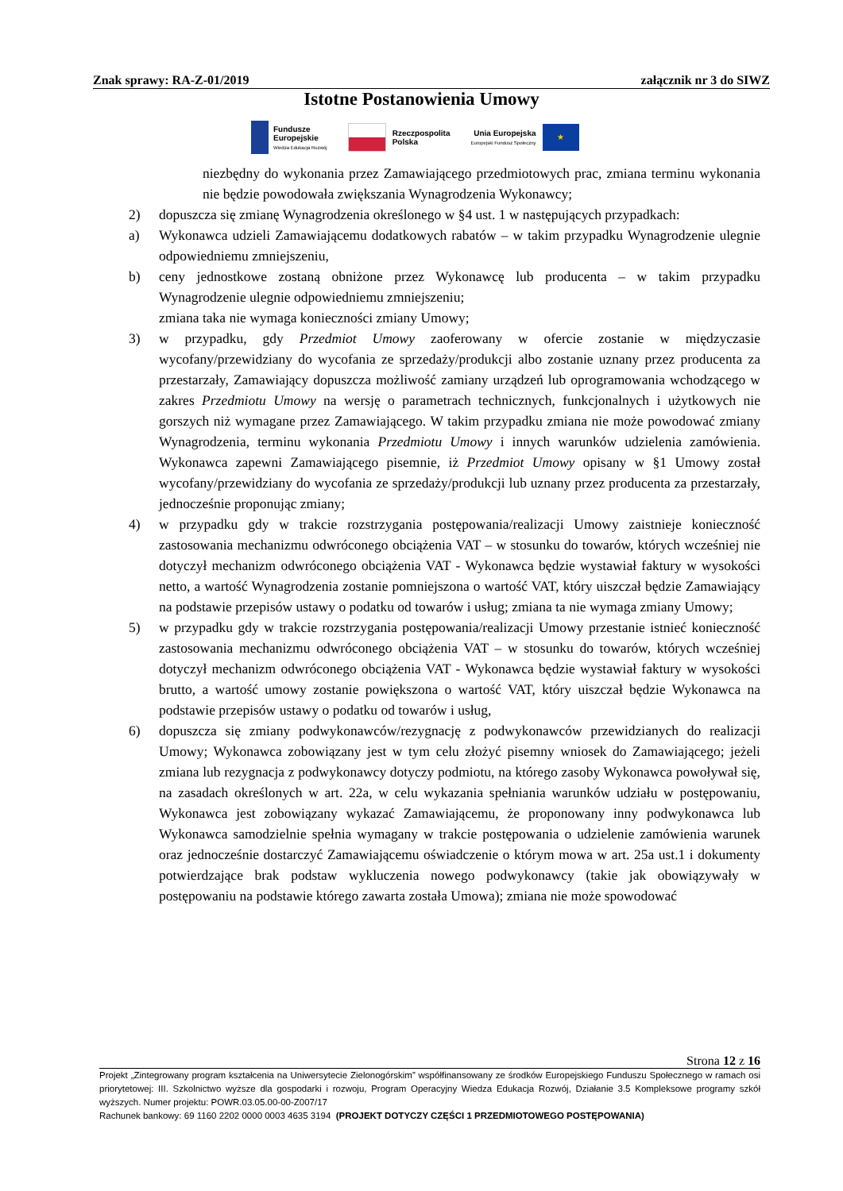Znak sprawy: RA-Z-01/2019 załącznik nr 3 do SIWZ
Istotne Postanowienia Umowy
Fundusze
Europejskie
Wiedza Edukacja Rozwój
Rzeczpospolita
Polska
Unia Europejska
Europejski Fundusz Społeczny
★
niezbędny do wykonania przez Zamawiającego przedmiotowych prac, zmiana terminu wykonania nie będzie powodowała zwiększania Wynagrodzenia Wykonawcy;
2) dopuszcza się zmianę Wynagrodzenia określonego w §4 ust. 1 w następujących przypadkach:
a) Wykonawca udzieli Zamawiającemu dodatkowych rabatów – w takim przypadku Wynagrodzenie ulegnie odpowiedniemu zmniejszeniu,
b) ceny jednostkowe zostaną obniżone przez Wykonawcę lub producenta – w takim przypadku Wynagrodzenie ulegnie odpowiedniemu zmniejszeniu;
zmiana taka nie wymaga konieczności zmiany Umowy;
3) w przypadku, gdy Przedmiot Umowy zaoferowany w ofercie zostanie w międzyczasie wycofany/przewidziany do wycofania ze sprzedaży/produkcji albo zostanie uznany przez producenta za przestarzały, Zamawiający dopuszcza możliwość zamiany urządzeń lub oprogramowania wchodzącego w zakres Przedmiotu Umowy na wersję o parametrach technicznych, funkcjonalnych i użytkowych nie gorszych niż wymagane przez Zamawiającego. W takim przypadku zmiana nie może powodować zmiany Wynagrodzenia, terminu wykonania Przedmiotu Umowy i innych warunków udzielenia zamówienia. Wykonawca zapewni Zamawiającego pisemnie, iż Przedmiot Umowy opisany w §1 Umowy został wycofany/przewidziany do wycofania ze sprzedaży/produkcji lub uznany przez producenta za przestarzały, jednocześnie proponując zmiany;
4) w przypadku gdy w trakcie rozstrzygania postępowania/realizacji Umowy zaistnieje konieczność zastosowania mechanizmu odwróconego obciążenia VAT – w stosunku do towarów, których wcześniej nie dotyczył mechanizm odwróconego obciążenia VAT - Wykonawca będzie wystawiał faktury w wysokości netto, a wartość Wynagrodzenia zostanie pomniejszona o wartość VAT, który uiszczał będzie Zamawiający na podstawie przepisów ustawy o podatku od towarów i usług; zmiana ta nie wymaga zmiany Umowy;
5) w przypadku gdy w trakcie rozstrzygania postępowania/realizacji Umowy przestanie istnieć konieczność zastosowania mechanizmu odwróconego obciążenia VAT – w stosunku do towarów, których wcześniej dotyczył mechanizm odwróconego obciążenia VAT - Wykonawca będzie wystawiał faktury w wysokości brutto, a wartość umowy zostanie powiększona o wartość VAT, który uiszczał będzie Wykonawca na podstawie przepisów ustawy o podatku od towarów i usług,
6) dopuszcza się zmiany podwykonawców/rezygnację z podwykonawców przewidzianych do realizacji Umowy; Wykonawca zobowiązany jest w tym celu złożyć pisemny wniosek do Zamawiającego; jeżeli zmiana lub rezygnacja z podwykonawcy dotyczy podmiotu, na którego zasoby Wykonawca powoływał się, na zasadach określonych w art. 22a, w celu wykazania spełniania warunków udziału w postępowaniu, Wykonawca jest zobowiązany wykazać Zamawiającemu, że proponowany inny podwykonawca lub Wykonawca samodzielnie spełnia wymagany w trakcie postępowania o udzielenie zamówienia warunek oraz jednocześnie dostarczyć Zamawiającemu oświadczenie o którym mowa w art. 25a ust.1 i dokumenty potwierdzające brak podstaw wykluczenia nowego podwykonawcy (takie jak obowiązywały w postępowaniu na podstawie którego zawarta została Umowa); zmiana nie może spowodować
Strona 12 z 16
Projekt „Zintegrowany program kształcenia na Uniwersytecie Zielonogórskim” współfinansowany ze środków Europejskiego Funduszu Społecznego w ramach osi priorytetowej: III. Szkolnictwo wyższe dla gospodarki i rozwoju, Program Operacyjny Wiedza Edukacja Rozwój, Działanie 3.5 Kompleksowe programy szkół wyższych. Numer projektu: POWR.03.05.00-00-Z007/17
Rachunek bankowy: 69 1160 2202 0000 0003 4635 3194 (PROJEKT DOTYCZY CZĘŚCI 1 PRZEDMIOTOWEGO POSTĘPOWANIA)